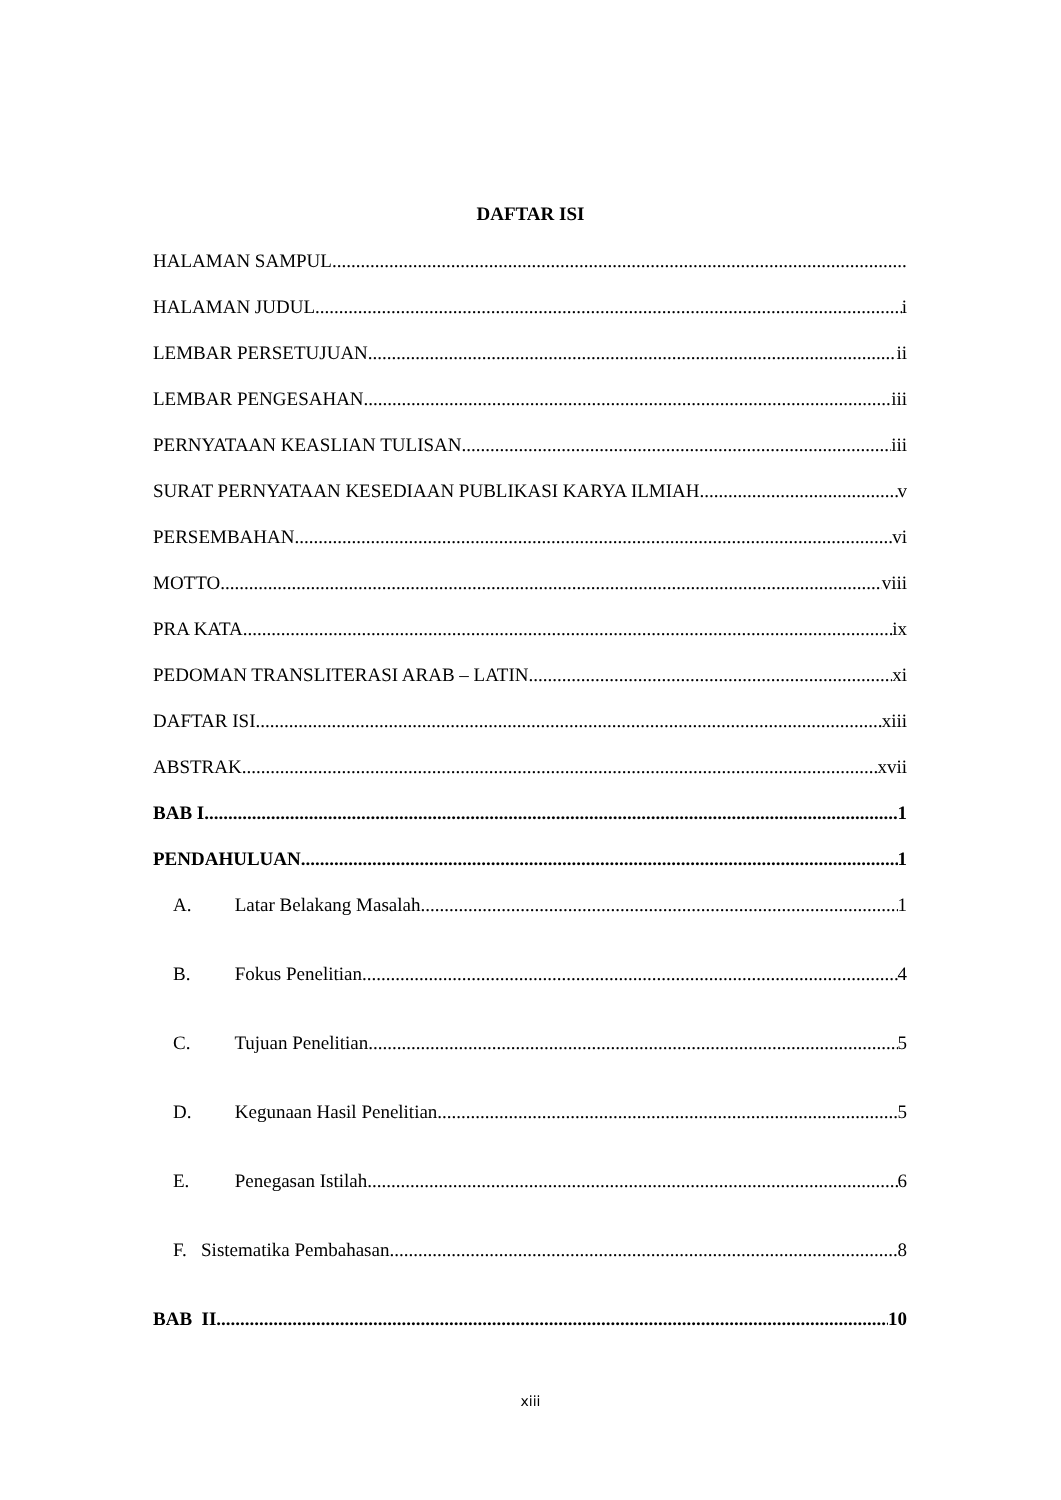DAFTAR ISI
HALAMAN SAMPUL
HALAMAN JUDUL i
LEMBAR PERSETUJUAN ii
LEMBAR PENGESAHAN iii
PERNYATAAN KEASLIAN TULISAN iii
SURAT PERNYATAAN KESEDIAAN PUBLIKASI KARYA ILMIAH v
PERSEMBAHAN vi
MOTTO viii
PRA KATA ix
PEDOMAN TRANSLITERASI ARAB – LATIN xi
DAFTAR ISI xiii
ABSTRAK xvii
BAB I 1
PENDAHULUAN 1
A. Latar Belakang Masalah 1
B. Fokus Penelitian 4
C. Tujuan Penelitian 5
D. Kegunaan Hasil Penelitian 5
E. Penegasan Istilah 6
F. Sistematika Pembahasan 8
BAB II 10
xiii